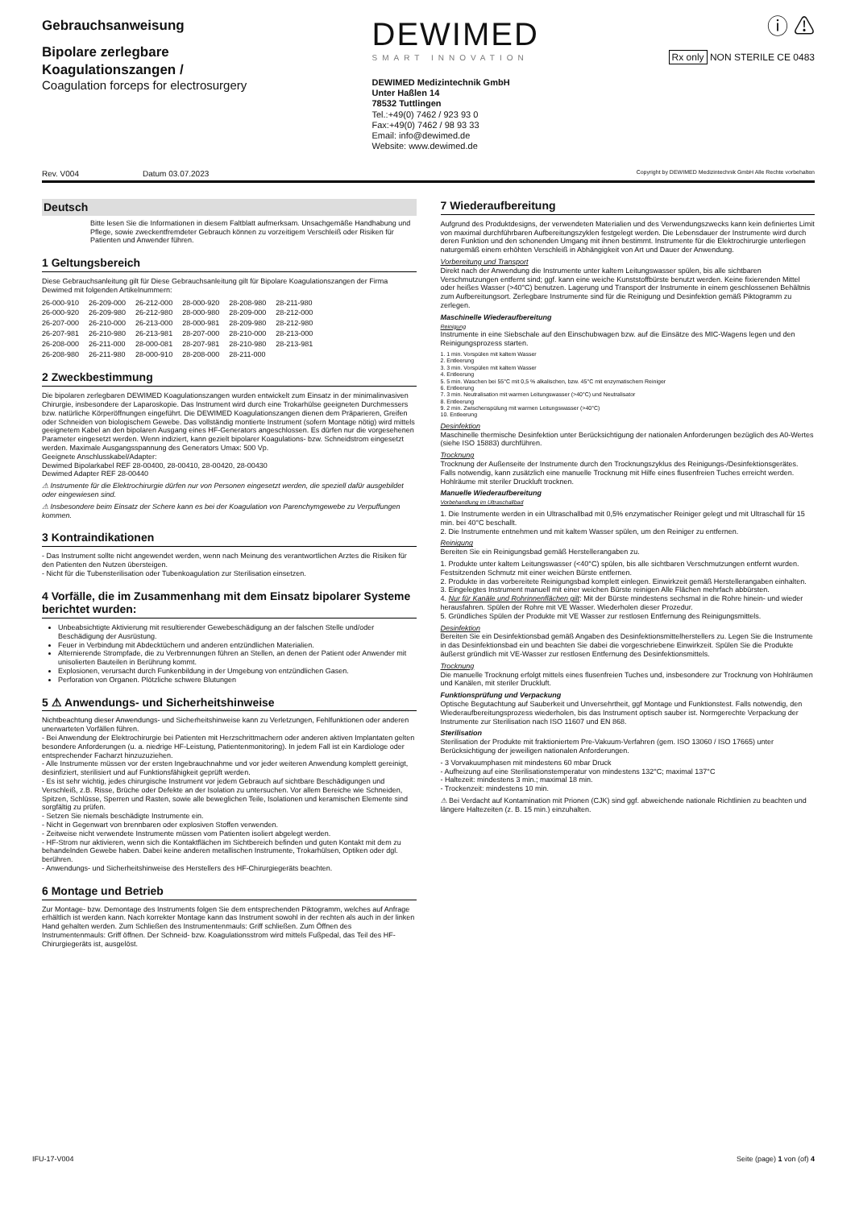Gebrauchsanweisung
Bipolare zerlegbare Koagulationszangen /
Coagulation forceps for electrosurgery
DEWIMED
SMART INNOVATION
DEWIMED Medizintechnik GmbH
Unter Haßlen 14
78532 Tuttlingen
Tel.:+49(0) 7462 / 923 93 0
Fax:+49(0) 7462 / 98 93 33
Email: info@dewimed.de
Website: www.dewimed.de
ⓘ ⚠
Rx only NON STERILE CE 0483
Rev. V004 Datum 03.07.2023 Copyright by DEWIMED Medizintechnik GmbH Alle Rechte vorbehalten
Deutsch
Bitte lesen Sie die Informationen in diesem Faltblatt aufmerksam. Unsachgemäße Handhabung und Pflege, sowie zweckentfremdeter Gebrauch können zu vorzeitigem Verschleiß oder Risiken für Patienten und Anwender führen.
1 Geltungsbereich
Diese Gebrauchsanleitung gilt für Diese Gebrauchsanleitung gilt für Bipolare Koagulationszangen der Firma Dewimed mit folgenden Artikelnummern:
| 26-000-910 | 26-209-000 | 26-212-000 | 28-000-920 | 28-208-980 | 28-211-980 |
| 26-000-920 | 26-209-980 | 26-212-980 | 28-000-980 | 28-209-000 | 28-212-000 |
| 26-207-000 | 26-210-000 | 26-213-000 | 28-000-981 | 28-209-980 | 28-212-980 |
| 26-207-981 | 26-210-980 | 26-213-981 | 28-207-000 | 28-210-000 | 28-213-000 |
| 26-208-000 | 26-211-000 | 28-000-081 | 28-207-981 | 28-210-980 | 28-213-981 |
| 26-208-980 | 26-211-980 | 28-000-910 | 28-208-000 | 28-211-000 | |
2 Zweckbestimmung
Die bipolaren zerlegbaren DEWIMED Koagulationszangen wurden entwickelt zum Einsatz in der minimalinvasiven Chirurgie, insbesondere der Laparoskopie. Das Instrument wird durch eine Trokarhülse geeigneten Durchmessers bzw. natürliche Körperöffnungen eingeführt. Die DEWIMED Koagulationszangen dienen dem Präparieren, Greifen oder Schneiden von biologischem Gewebe. Das vollständig montierte Instrument (sofern Montage nötig) wird mittels geeignetem Kabel an den bipolaren Ausgang eines HF-Generators angeschlossen. Es dürfen nur die vorgesehenen Parameter eingesetzt werden. Wenn indiziert, kann gezielt bipolarer Koagulations- bzw. Schneidstrom eingesetzt werden. Maximale Ausgangsspannung des Generators Umax: 500 Vp.
Geeignete Anschlusskabel/Adapter:
Dewimed Bipolarkabel REF 28-00400, 28-00410, 28-00420, 28-00430
Dewimed Adapter REF 28-00440
⚠ Instrumente für die Elektrochirurgie dürfen nur von Personen eingesetzt werden, die speziell dafür ausgebildet oder eingewiesen sind.
⚠ Insbesondere beim Einsatz der Schere kann es bei der Koagulation von Parenchymgewebe zu Verpuffungen kommen.
3 Kontraindikationen
- Das Instrument sollte nicht angewendet werden, wenn nach Meinung des verantwortlichen Arztes die Risiken für den Patienten den Nutzen übersteigen.
- Nicht für die Tubensterilisation oder Tubenkoagulation zur Sterilisation einsetzen.
4 Vorfälle, die im Zusammenhang mit dem Einsatz bipolarer Systeme berichtet wurden:
Unbeabsichtigte Aktivierung mit resultierender Gewebeschädigung an der falschen Stelle und/oder Beschädigung der Ausrüstung.
Feuer in Verbindung mit Abdecktüchern und anderen entzündlichen Materialien.
Alternierende Strompfade, die zu Verbrennungen führen an Stellen, an denen der Patient oder Anwender mit unisolierten Bauteilen in Berührung kommt.
Explosionen, verursacht durch Funkenbildung in der Umgebung von entzündlichen Gasen.
Perforation von Organen. Plötzliche schwere Blutungen
5 ⚠ Anwendungs- und Sicherheitshinweise
Nichtbeachtung dieser Anwendungs- und Sicherheitshinweise kann zu Verletzungen, Fehlfunktionen oder anderen unerwarteten Vorfällen führen.
- Bei Anwendung der Elektrochirurgie bei Patienten mit Herzschrittmachern oder anderen aktiven Implantaten gelten besondere Anforderungen (u. a. niedrige HF-Leistung, Patientenmonitoring). In jedem Fall ist ein Kardiologe oder entsprechender Facharzt hinzuzuziehen.
- Alle Instrumente müssen vor der ersten Ingebrauchnahme und vor jeder weiteren Anwendung komplett gereinigt, desinfiziert, sterilisiert und auf Funktionsfähigkeit geprüft werden.
- Es ist sehr wichtig, jedes chirurgische Instrument vor jedem Gebrauch auf sichtbare Beschädigungen und Verschleiß, z.B. Risse, Brüche oder Defekte an der Isolation zu untersuchen. Vor allem Bereiche wie Schneiden, Spitzen, Schlüsse, Sperren und Rasten, sowie alle beweglichen Teile, Isolationen und keramischen Elemente sind sorgfältig zu prüfen.
- Setzen Sie niemals beschädigte Instrumente ein.
- Nicht in Gegenwart von brennbaren oder explosiven Stoffen verwenden.
- Zeitweise nicht verwendete Instrumente müssen vom Patienten isoliert abgelegt werden.
- HF-Strom nur aktivieren, wenn sich die Kontaktflächen im Sichtbereich befinden und guten Kontakt mit dem zu behandelnden Gewebe haben. Dabei keine anderen metallischen Instrumente, Trokarhülsen, Optiken oder dgl. berühren.
- Anwendungs- und Sicherheitshinweise des Herstellers des HF-Chirurgiegeräts beachten.
6 Montage und Betrieb
Zur Montage- bzw. Demontage des Instruments folgen Sie dem entsprechenden Piktogramm, welches auf Anfrage erhältlich ist werden kann. Nach korrekter Montage kann das Instrument sowohl in der rechten als auch in der linken Hand gehalten werden. Zum Schließen des Instrumentenmauls: Griff schließen. Zum Öffnen des Instrumentenmauls: Griff öffnen. Der Schneid- bzw. Koagulationsstrom wird mittels Fußpedal, das Teil des HF-Chirurgiegeräts ist, ausgelöst.
7 Wiederaufbereitung
Aufgrund des Produktdesigns, der verwendeten Materialien und des Verwendungszwecks kann kein definiertes Limit von maximal durchführbaren Aufbereitungszyklen festgelegt werden. Die Lebensdauer der Instrumente wird durch deren Funktion und den schonenden Umgang mit ihnen bestimmt. Instrumente für die Elektrochirurgie unterliegen naturgemäß einem erhöhten Verschleiß in Abhängigkeit von Art und Dauer der Anwendung.
Vorbereitung und Transport
Direkt nach der Anwendung die Instrumente unter kaltem Leitungswasser spülen, bis alle sichtbaren Verschmutzungen entfernt sind; ggf. kann eine weiche Kunststoffbürste benutzt werden. Keine fixierenden Mittel oder heißes Wasser (>40°C) benutzen. Lagerung und Transport der Instrumente in einem geschlossenen Behältnis zum Aufbereitungsort. Zerlegbare Instrumente sind für die Reinigung und Desinfektion gemäß Piktogramm zu zerlegen.
Maschinelle Wiederaufbereitung
Reinigung
Instrumente in eine Siebschale auf den Einschubwagen bzw. auf die Einsätze des MIC-Wagens legen und den Reinigungsprozess starten.
1. 1 min. Vorspülen mit kaltem Wasser
2. Entleerung
3. 3 min. Vorspülen mit kaltem Wasser
4. Entleerung
5. 5 min. Waschen bei 55°C mit 0,5 % alkalischen, bzw. 45°C mit enzymatischem Reiniger
6. Entleerung
7. 3 min. Neutralisation mit warmen Leitungswasser (>40°C) und Neutralisator
8. Entleerung
9. 2 min. Zwischenspülung mit warmen Leitungswasser (>40°C)
10. Entleerung
Desinfektion
Maschinelle thermische Desinfektion unter Berücksichtigung der nationalen Anforderungen bezüglich des A0-Wertes (siehe ISO 15883) durchführen.
Trocknung
Trocknung der Außenseite der Instrumente durch den Trocknungszyklus des Reinigungs-/Desinfektionsgerätes. Falls notwendig, kann zusätzlich eine manuelle Trocknung mit Hilfe eines flusenfreien Tuches erreicht werden. Hohlräume mit steriler Druckluft trocknen.
Manuelle Wiederaufbereitung
Vorbehandlung im Ultraschallbad
1. Die Instrumente werden in ein Ultraschallbad mit 0,5% enzymatischer Reiniger gelegt und mit Ultraschall für 15 min. bei 40°C beschallt.
2. Die Instrumente entnehmen und mit kaltem Wasser spülen, um den Reiniger zu entfernen.
Reinigung
Bereiten Sie ein Reinigungsbad gemäß Herstellerangaben zu.
1. Produkte unter kaltem Leitungswasser (<40°C) spülen, bis alle sichtbaren Verschmutzungen entfernt wurden. Festsitzenden Schmutz mit einer weichen Bürste entfernen.
2. Produkte in das vorbereitete Reinigungsbad komplett einlegen. Einwirkzeit gemäß Herstellerangaben einhalten.
3. Eingelegtes Instrument manuell mit einer weichen Bürste reinigen Alle Flächen mehrfach abbürsten.
4. Nur für Kanäle und Rohrinnenflächen gilt: Mit der Bürste mindestens sechsmal in die Rohre hinein- und wieder herausfahren. Spülen der Rohre mit VE Wasser. Wiederholen dieser Prozedur.
5. Gründliches Spülen der Produkte mit VE Wasser zur restlosen Entfernung des Reinigungsmittels.
Desinfektion
Bereiten Sie ein Desinfektionsbad gemäß Angaben des Desinfektionsmittelherstellers zu. Legen Sie die Instrumente in das Desinfektionsbad ein und beachten Sie dabei die vorgeschriebene Einwirkzeit. Spülen Sie die Produkte äußerst gründlich mit VE-Wasser zur restlosen Entfernung des Desinfektionsmittels.
Trocknung
Die manuelle Trocknung erfolgt mittels eines flusenfreien Tuches und, insbesondere zur Trocknung von Hohlräumen und Kanälen, mit steriler Druckluft.
Funktionsprüfung und Verpackung
Optische Begutachtung auf Sauberkeit und Unversehrtheit, ggf Montage und Funktionstest. Falls notwendig, den Wiederaufbereitungsprozess wiederholen, bis das Instrument optisch sauber ist. Normgerechte Verpackung der Instrumente zur Sterilisation nach ISO 11607 und EN 868.
Sterilisation
Sterilisation der Produkte mit fraktioniertem Pre-Vakuum-Verfahren (gem. ISO 13060 / ISO 17665) unter Berücksichtigung der jeweiligen nationalen Anforderungen.
- 3 Vorvakuumphasen mit mindestens 60 mbar Druck
- Aufheizung auf eine Sterilisationstemperatur von mindestens 132°C; maximal 137°C
- Haltezeit: mindestens 3 min.; maximal 18 min.
- Trockenzeit: mindestens 10 min.
⚠ Bei Verdacht auf Kontamination mit Prionen (CJK) sind ggf. abweichende nationale Richtlinien zu beachten und längere Haltezeiten (z. B. 15 min.) einzuhalten.
IFU-17-V004 Seite (page) 1 von (of) 4